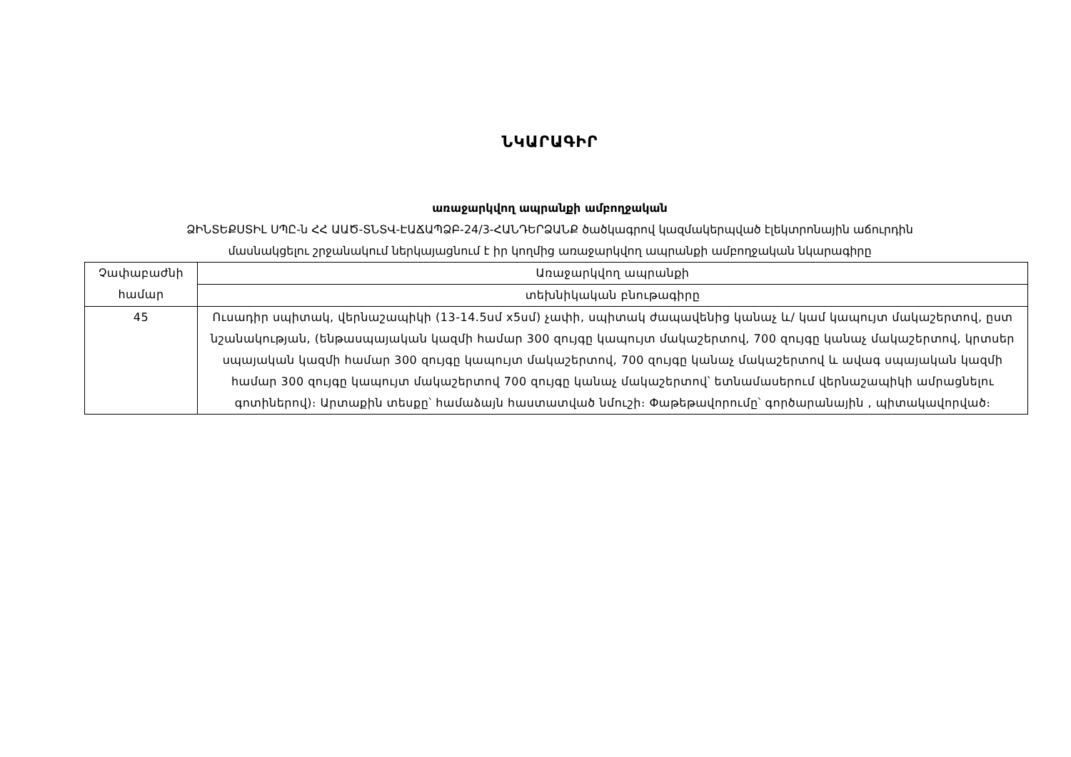ՆԿԱՐԱԳԻՐ
առաջարկվող ապրանքի ամբողջական
ՁԻՆՏԵՔՍՏԻԼ ՍՊԸ-ն ՀՀ ԱԱԾ-ՏՆՏՎ-ԷԱՃԱՊՁԲ-24/3-ՀԱՆԴԵՐՁԱՆՔ ծածկագրով կազմակերպված էլեկտրոնային աճուրդին
մասնակցելու շրջանակում ներկայացնում է իր կողմից առաջարկվող ապրանքի ամբողջական նկարագիրը
| Չափաբաժնի համար | Առաջարկվող ապրանքի |
| | տեխնիկական բնութագիրը |
| 45 | Ուսադիր սպիտակ, վերնաշապիկի (13-14.5սմ x5սմ) չափի, սպիտակ ժապավենից կանաչ և/ կամ կապույտ մակաշերտով, ըստ նշանակության, (ենթասպայական կազմի համար 300 զույգը կապույտ մակաշերտով, 700 զույգը կանաչ մակաշերտով, կրտսեր սպայական կազմի համար 300 զույգը կապույտ մակաշերտով, 700 զույգը կանաչ մակաշերտով և ավագ սպայական կազմի համար 300 զույգը կապույտ մակաշերտով 700 զույգը կանաչ մակաշերտով՝ ետնամասերում վերնաշապիկի ամրացնելու գոտիներով)։ Արտաքին տեսքը՝ համաձայն հաստատված նմուշի։ Փաթեթավորումը՝ գործարանային , պիտակավորված։ |